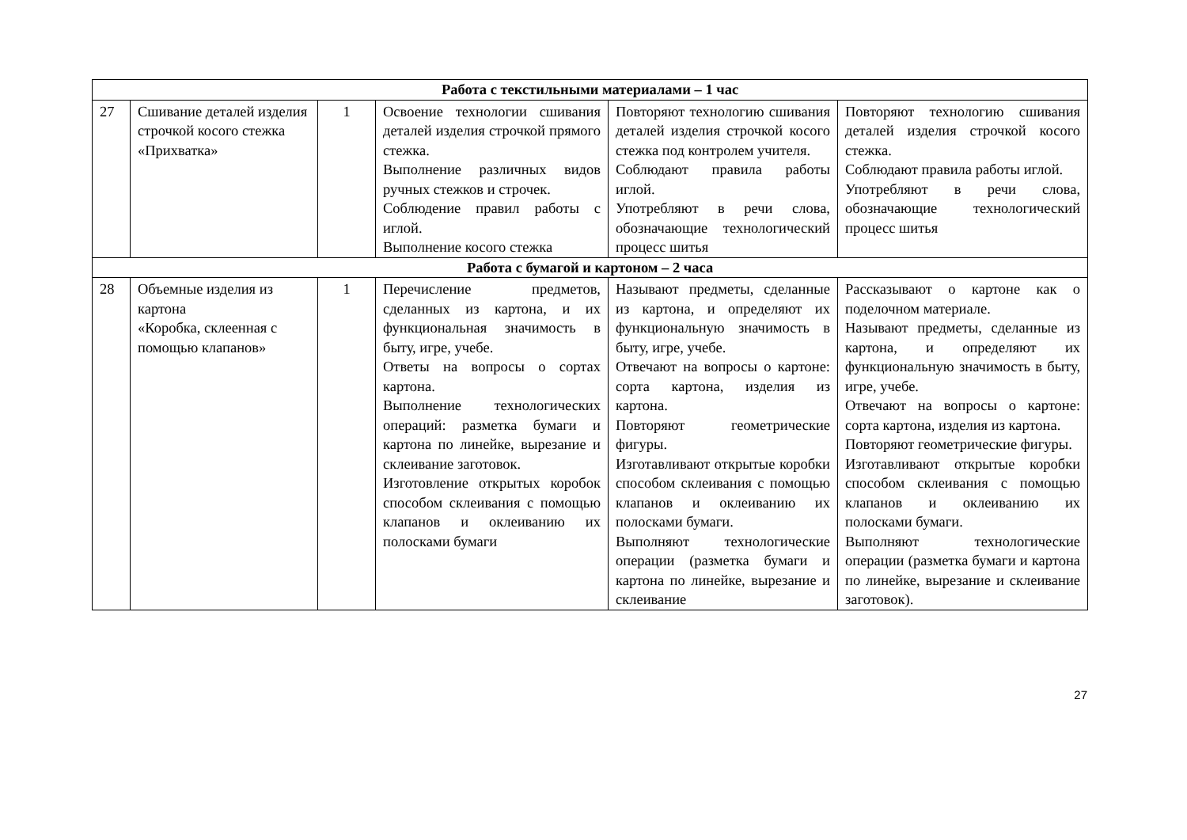| Работа с текстильными материалами – 1 час | | | | | |
| 27 | Сшивание деталей изделия строчкой косого стежка «Прихватка» | 1 | Освоение технологии сшивания деталей изделия строчкой прямого стежка. Выполнение различных видов ручных стежков и строчек. Соблюдение правил работы с иглой. Выполнение косого стежка | Повторяют технологию сшивания деталей изделия строчкой косого стежка под контролем учителя. Соблюдают правила работы иглой. Употребляют в речи слова, обозначающие технологический процесс шитья | Повторяют технологию сшивания деталей изделия строчкой косого стежка. Соблюдают правила работы иглой. Употребляют в речи слова, обозначающие технологический процесс шитья |
| Работа с бумагой и картоном – 2 часа | | | | | |
| 28 | Объемные изделия из картона «Коробка, склеенная с помощью клапанов» | 1 | Перечисление предметов, сделанных из картона, и их функциональная значимость в быту, игре, учебе. Ответы на вопросы о сортах картона. Выполнение технологических операций: разметка бумаги и картона по линейке, вырезание и склеивание заготовок. Изготовление открытых коробок способом склеивания с помощью клапанов и оклеиванию их полосками бумаги | Называют предметы, сделанные из картона, и определяют их функциональную значимость в быту, игре, учебе. Отвечают на вопросы о картоне: сорта картона, изделия из картона. Повторяют геометрические фигуры. Изготавливают открытые коробки способом склеивания с помощью клапанов и оклеиванию их полосками бумаги. Выполняют технологические операции (разметка бумаги и картона по линейке, вырезание и склеивание | Рассказывают о картоне как о поделочном материале. Называют предметы, сделанные из картона, и определяют их функциональную значимость в быту, игре, учебе. Отвечают на вопросы о картоне: сорта картона, изделия из картона. Повторяют геометрические фигуры. Изготавливают открытые коробки способом склеивания с помощью клапанов и оклеиванию их полосками бумаги. Выполняют технологические операции (разметка бумаги и картона по линейке, вырезание и склеивание заготовок). |
27